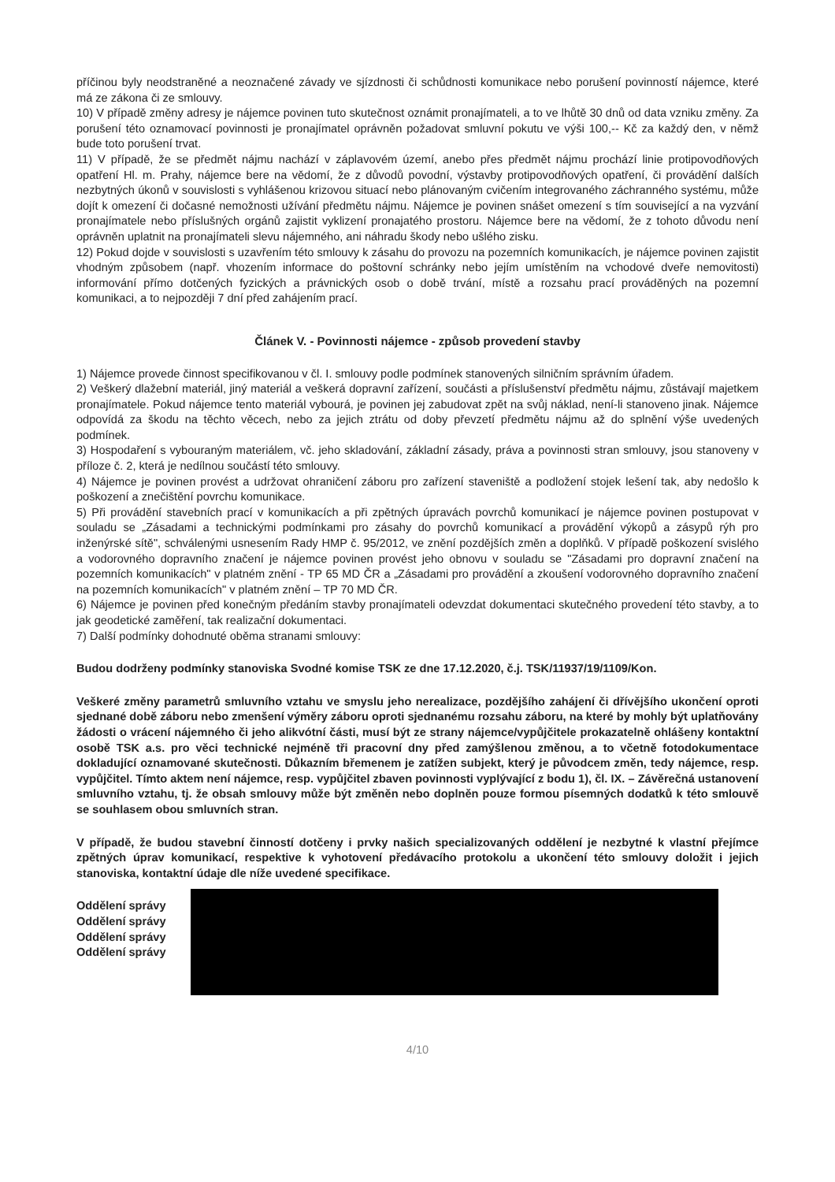příčinou byly neodstraněné a neoznačené závady ve sjízdnosti či schůdnosti komunikace nebo porušení povinností nájemce, které má ze zákona či ze smlouvy.
10) V případě změny adresy je nájemce povinen tuto skutečnost oznámit pronajímateli, a to ve lhůtě 30 dnů od data vzniku změny. Za porušení této oznamovací povinnosti je pronajímatel oprávněn požadovat smluvní pokutu ve výši 100,-- Kč za každý den, v němž bude toto porušení trvat.
11) V případě, že se předmět nájmu nachází v záplavovém území, anebo přes předmět nájmu prochází linie protipovodňových opatření Hl. m. Prahy, nájemce bere na vědomí, že z důvodů povodní, výstavby protipovodňových opatření, či provádění dalších nezbytných úkonů v souvislosti s vyhlášenou krizovou situací nebo plánovaným cvičením integrovaného záchranného systému, může dojít k omezení či dočasné nemožnosti užívání předmětu nájmu. Nájemce je povinen snášet omezení s tím související a na vyzvání pronajímatele nebo příslušných orgánů zajistit vyklizení pronajatého prostoru. Nájemce bere na vědomí, že z tohoto důvodu není oprávněn uplatnit na pronajímateli slevu nájemného, ani náhradu škody nebo ušlého zisku.
12) Pokud dojde v souvislosti s uzavřením této smlouvy k zásahu do provozu na pozemních komunikacích, je nájemce povinen zajistit vhodným způsobem (např. vhozením informace do poštovní schránky nebo jejím umístěním na vchodové dveře nemovitosti) informování přímo dotčených fyzických a právnických osob o době trvání, místě a rozsahu prací prováděných na pozemní komunikaci, a to nejpozději 7 dní před zahájením prací.
Článek V. - Povinnosti nájemce - způsob provedení stavby
1) Nájemce provede činnost specifikovanou v čl. I. smlouvy podle podmínek stanovených silničním správním úřadem.
2) Veškerý dlažební materiál, jiný materiál a veškerá dopravní zařízení, součásti a příslušenství předmětu nájmu, zůstávají majetkem pronajímatele. Pokud nájemce tento materiál vybourá, je povinen jej zabudovat zpět na svůj náklad, není-li stanoveno jinak. Nájemce odpovídá za škodu na těchto věcech, nebo za jejich ztrátu od doby převzetí předmětu nájmu až do splnění výše uvedených podmínek.
3) Hospodaření s vybouraným materiálem, vč. jeho skladování, základní zásady, práva a povinnosti stran smlouvy, jsou stanoveny v příloze č. 2, která je nedílnou součástí této smlouvy.
4) Nájemce je povinen provést a udržovat ohraničení záboru pro zařízení staveniště a podložení stojek lešení tak, aby nedošlo k poškození a znečištění povrchu komunikace.
5) Při provádění stavebních prací v komunikacích a při zpětných úpravách povrchů komunikací je nájemce povinen postupovat v souladu se „Zásadami a technickými podmínkami pro zásahy do povrchů komunikací a provádění výkopů a zásypů rýh pro inženýrské sítě", schválenými usnesením Rady HMP č. 95/2012, ve znění pozdějších změn a doplňků. V případě poškození svislého a vodorovného dopravního značení je nájemce povinen provést jeho obnovu v souladu se "Zásadami pro dopravní značení na pozemních komunikacích" v platném znění - TP 65 MD ČR a „Zásadami pro provádění a zkoušení vodorovného dopravního značení na pozemních komunikacích" v platném znění – TP 70 MD ČR.
6) Nájemce je povinen před konečným předáním stavby pronajímateli odevzdat dokumentaci skutečného provedení této stavby, a to jak geodetické zaměření, tak realizační dokumentaci.
7) Další podmínky dohodnuté oběma stranami smlouvy:
Budou dodrženy podmínky stanoviska Svodné komise TSK ze dne 17.12.2020, č.j. TSK/11937/19/1109/Kon.
Veškeré změny parametrů smluvního vztahu ve smyslu jeho nerealizace, pozdějšího zahájení či dřívějšího ukončení oproti sjednané době záboru nebo zmenšení výměry záboru oproti sjednanému rozsahu záboru, na které by mohly být uplatňovány žádosti o vrácení nájemného či jeho alikvótní části, musí být ze strany nájemce/vypůjčitele prokazatelně ohlášeny kontaktní osobě TSK a.s. pro věci technické nejméně tři pracovní dny před zamýšlenou změnou, a to včetně fotodokumentace dokladující oznamované skutečnosti. Důkazním břemenem je zatížen subjekt, který je původcem změn, tedy nájemce, resp. vypůjčitel. Tímto aktem není nájemce, resp. vypůjčitel zbaven povinnosti vyplývající z bodu 1), čl. IX. – Závěrečná ustanovení smluvního vztahu, tj. že obsah smlouvy může být změněn nebo doplněn pouze formou písemných dodatků k této smlouvě se souhlasem obou smluvních stran.
V případě, že budou stavební činností dotčeny i prvky našich specializovaných oddělení je nezbytné k vlastní přejímce zpětných úprav komunikací, respektive k vyhotovení předávacího protokolu a ukončení této smlouvy doložit i jejich stanoviska, kontaktní údaje dle níže uvedené specifikace.
Oddělení správy
Oddělení správy
Oddělení správy
Oddělení správy
4/10